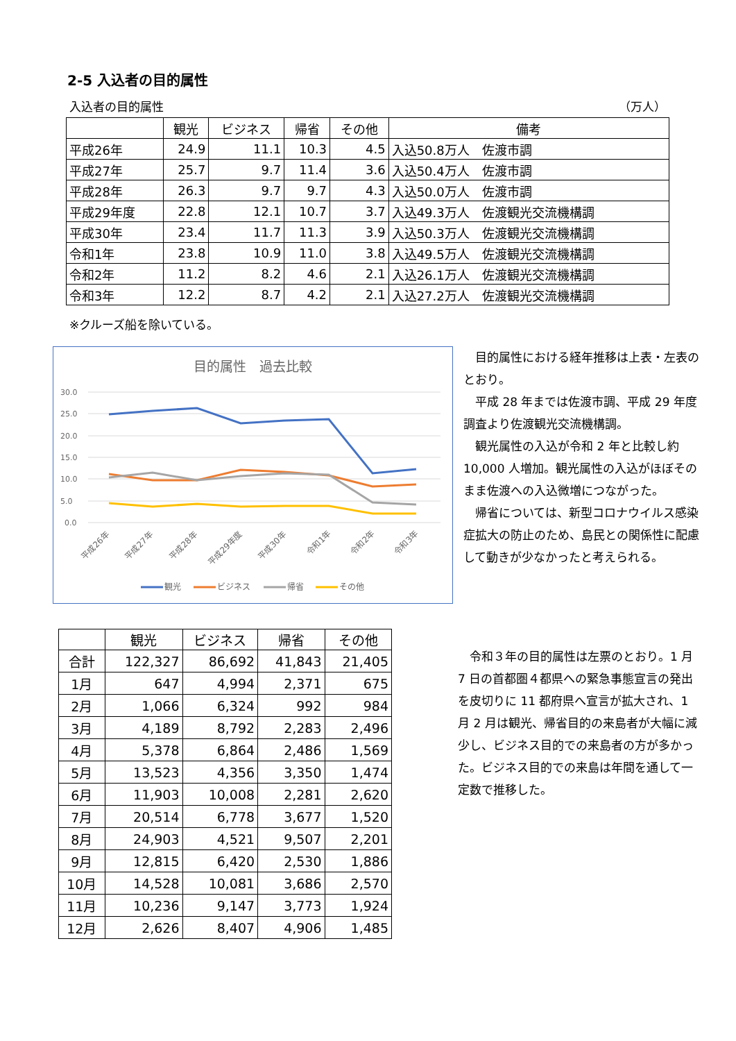2-5 入込者の目的属性
入込者の目的属性 （万人）
| | 観光 | ビジネス | 帰省 | その他 | 備考 |
| --- | --- | --- | --- | --- | --- |
| 平成26年 | 24.9 | 11.1 | 10.3 | 4.5 | 入込50.8万人 佐渡市調 |
| 平成27年 | 25.7 | 9.7 | 11.4 | 3.6 | 入込50.4万人 佐渡市調 |
| 平成28年 | 26.3 | 9.7 | 9.7 | 4.3 | 入込50.0万人 佐渡市調 |
| 平成29年度 | 22.8 | 12.1 | 10.7 | 3.7 | 入込49.3万人 佐渡観光交流機構調 |
| 平成30年 | 23.4 | 11.7 | 11.3 | 3.9 | 入込50.3万人 佐渡観光交流機構調 |
| 令和1年 | 23.8 | 10.9 | 11.0 | 3.8 | 入込49.5万人 佐渡観光交流機構調 |
| 令和2年 | 11.2 | 8.2 | 4.6 | 2.1 | 入込26.1万人 佐渡観光交流機構調 |
| 令和3年 | 12.2 | 8.7 | 4.2 | 2.1 | 入込27.2万人 佐渡観光交流機構調 |
※クルーズ船を除いている。
目的属性　過去比較
30.0
25.0
20.0
15.0
10.0
5.0
0.0
平成26年
平成27年
平成28年
平成29年度
平成30年
令和1年
令和2年
令和3年
観光
ビジネス
帰省
その他
目的属性における経年推移は上表・左表のとおり。
平成 28 年までは佐渡市調、平成 29 年度調査より佐渡観光交流機構調。
観光属性の入込が令和 2 年と比較し約 10,000 人増加。観光属性の入込がほぼそのまま佐渡への入込微増につながった。
帰省については、新型コロナウイルス感染症拡大の防止のため、島民との関係性に配慮して動きが少なかったと考えられる。
| | 観光 | ビジネス | 帰省 | その他 |
| --- | --- | --- | --- | --- |
| 合計 | 122,327 | 86,692 | 41,843 | 21,405 |
| 1月 | 647 | 4,994 | 2,371 | 675 |
| 2月 | 1,066 | 6,324 | 992 | 984 |
| 3月 | 4,189 | 8,792 | 2,283 | 2,496 |
| 4月 | 5,378 | 6,864 | 2,486 | 1,569 |
| 5月 | 13,523 | 4,356 | 3,350 | 1,474 |
| 6月 | 11,903 | 10,008 | 2,281 | 2,620 |
| 7月 | 20,514 | 6,778 | 3,677 | 1,520 |
| 8月 | 24,903 | 4,521 | 9,507 | 2,201 |
| 9月 | 12,815 | 6,420 | 2,530 | 1,886 |
| 10月 | 14,528 | 10,081 | 3,686 | 2,570 |
| 11月 | 10,236 | 9,147 | 3,773 | 1,924 |
| 12月 | 2,626 | 8,407 | 4,906 | 1,485 |
令和３年の目的属性は左票のとおり。1 月 7 日の首都圏４都県への緊急事態宣言の発出を皮切りに 11 都府県へ宣言が拡大され、1 月 2 月は観光、帰省目的の来島者が大幅に減少し、ビジネス目的での来島者の方が多かった。ビジネス目的での来島は年間を通して一定数で推移した。